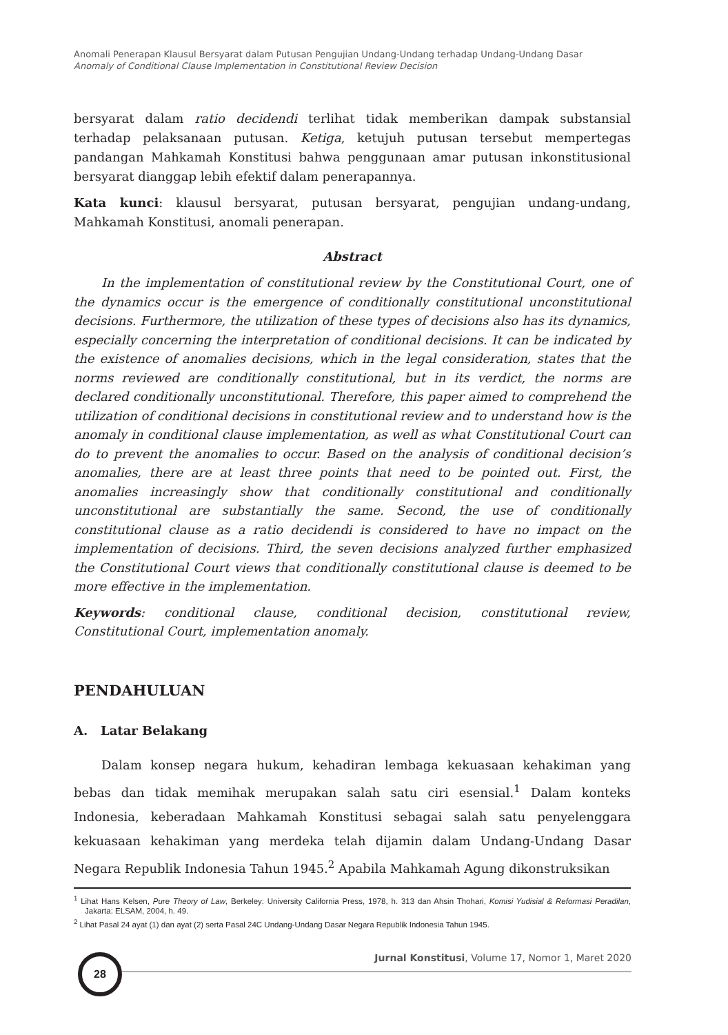Anomali Penerapan Klausul Bersyarat dalam Putusan Pengujian Undang-Undang terhadap Undang-Undang Dasar
Anomaly of Conditional Clause Implementation in Constitutional Review Decision
bersyarat dalam ratio decidendi terlihat tidak memberikan dampak substansial terhadap pelaksanaan putusan. Ketiga, ketujuh putusan tersebut mempertegas pandangan Mahkamah Konstitusi bahwa penggunaan amar putusan inkonstitusional bersyarat dianggap lebih efektif dalam penerapannya.
Kata kunci: klausul bersyarat, putusan bersyarat, pengujian undang-undang, Mahkamah Konstitusi, anomali penerapan.
Abstract
In the implementation of constitutional review by the Constitutional Court, one of the dynamics occur is the emergence of conditionally constitutional unconstitutional decisions. Furthermore, the utilization of these types of decisions also has its dynamics, especially concerning the interpretation of conditional decisions. It can be indicated by the existence of anomalies decisions, which in the legal consideration, states that the norms reviewed are conditionally constitutional, but in its verdict, the norms are declared conditionally unconstitutional. Therefore, this paper aimed to comprehend the utilization of conditional decisions in constitutional review and to understand how is the anomaly in conditional clause implementation, as well as what Constitutional Court can do to prevent the anomalies to occur. Based on the analysis of conditional decision’s anomalies, there are at least three points that need to be pointed out. First, the anomalies increasingly show that conditionally constitutional and conditionally unconstitutional are substantially the same. Second, the use of conditionally constitutional clause as a ratio decidendi is considered to have no impact on the implementation of decisions. Third, the seven decisions analyzed further emphasized the Constitutional Court views that conditionally constitutional clause is deemed to be more effective in the implementation.
Keywords: conditional clause, conditional decision, constitutional review, Constitutional Court, implementation anomaly.
PENDAHULUAN
A. Latar Belakang
Dalam konsep negara hukum, kehadiran lembaga kekuasaan kehakiman yang bebas dan tidak memihak merupakan salah satu ciri esensial.<sup>1</sup> Dalam konteks Indonesia, keberadaan Mahkamah Konstitusi sebagai salah satu penyelenggara kekuasaan kehakiman yang merdeka telah dijamin dalam Undang-Undang Dasar Negara Republik Indonesia Tahun 1945.<sup>2</sup> Apabila Mahkamah Agung dikonstruksikan
<sup>1</sup> Lihat Hans Kelsen, Pure Theory of Law, Berkeley: University California Press, 1978, h. 313 dan Ahsin Thohari, Komisi Yudisial & Reformasi Peradilan, Jakarta: ELSAM, 2004, h. 49.
<sup>2</sup> Lihat Pasal 24 ayat (1) dan ayat (2) serta Pasal 24C Undang-Undang Dasar Negara Republik Indonesia Tahun 1945.
28
Jurnal Konstitusi, Volume 17, Nomor 1, Maret 2020